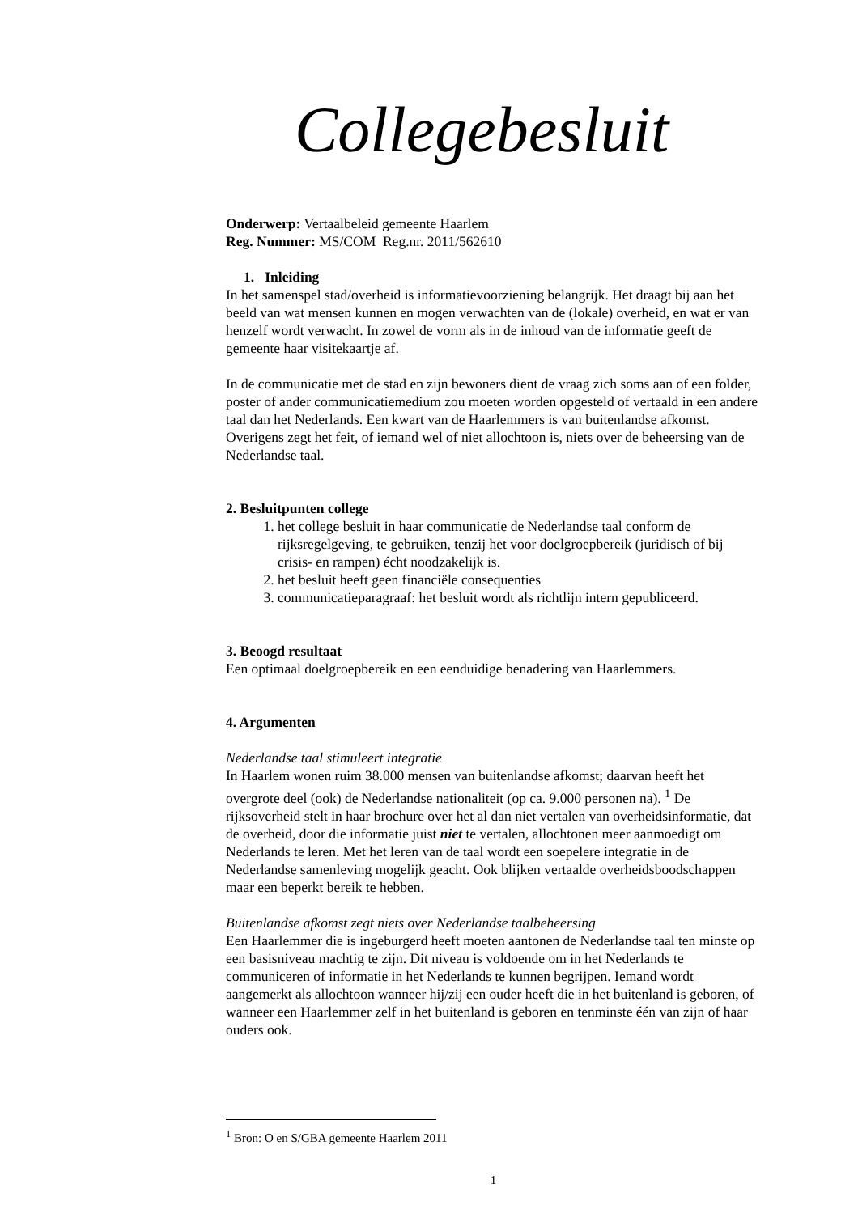Collegebesluit
Onderwerp: Vertaalbeleid gemeente Haarlem
Reg. Nummer: MS/COM Reg.nr. 2011/562610
1. Inleiding
In het samenspel stad/overheid is informatievoorziening belangrijk. Het draagt bij aan het beeld van wat mensen kunnen en mogen verwachten van de (lokale) overheid, en wat er van henzelf wordt verwacht. In zowel de vorm als in de inhoud van de informatie geeft de gemeente haar visitekaartje af.
In de communicatie met de stad en zijn bewoners dient de vraag zich soms aan of een folder, poster of ander communicatiemedium zou moeten worden opgesteld of vertaald in een andere taal dan het Nederlands. Een kwart van de Haarlemmers is van buitenlandse afkomst. Overigens zegt het feit, of iemand wel of niet allochtoon is, niets over de beheersing van de Nederlandse taal.
2. Besluitpunten college
1. het college besluit in haar communicatie de Nederlandse taal conform de rijksregelgeving, te gebruiken, tenzij het voor doelgroepbereik (juridisch of bij crisis- en rampen) écht noodzakelijk is.
2. het besluit heeft geen financiële consequenties
3. communicatieparagraaf: het besluit wordt als richtlijn intern gepubliceerd.
3. Beoogd resultaat
Een optimaal doelgroepbereik en een eenduidige benadering van Haarlemmers.
4. Argumenten
Nederlandse taal stimuleert integratie
In Haarlem wonen ruim 38.000 mensen van buitenlandse afkomst; daarvan heeft het overgrote deel (ook) de Nederlandse nationaliteit (op ca. 9.000 personen na). <sup>1</sup> De rijksoverheid stelt in haar brochure over het al dan niet vertalen van overheidsinformatie, dat de overheid, door die informatie juist niet te vertalen, allochtonen meer aanmoedigt om Nederlands te leren. Met het leren van de taal wordt een soepelere integratie in de Nederlandse samenleving mogelijk geacht. Ook blijken vertaalde overheidsboodschappen maar een beperkt bereik te hebben.
Buitenlandse afkomst zegt niets over Nederlandse taalbeheersing
Een Haarlemmer die is ingeburgerd heeft moeten aantonen de Nederlandse taal ten minste op een basisniveau machtig te zijn. Dit niveau is voldoende om in het Nederlands te communiceren of informatie in het Nederlands te kunnen begrijpen. Iemand wordt aangemerkt als allochtoon wanneer hij/zij een ouder heeft die in het buitenland is geboren, of wanneer een Haarlemmer zelf in het buitenland is geboren en tenminste één van zijn of haar ouders ook.
<sup>1</sup> Bron: O en S/GBA gemeente Haarlem 2011
1